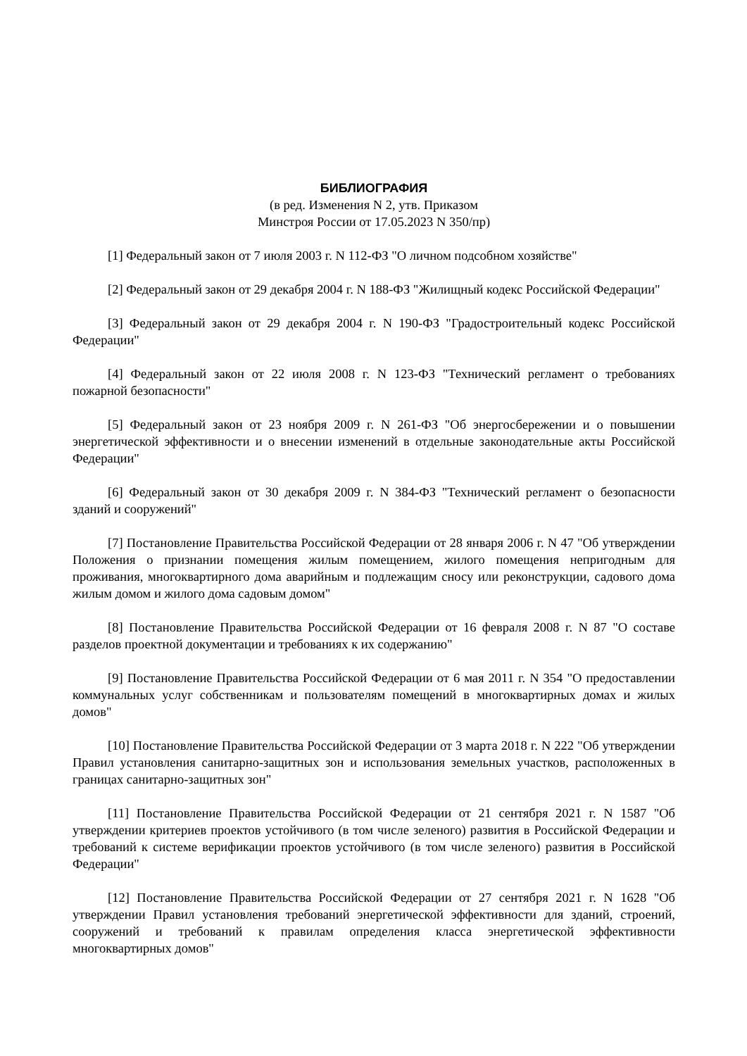БИБЛИОГРАФИЯ
(в ред. Изменения N 2, утв. Приказом
Минстроя России от 17.05.2023 N 350/пр)
[1] Федеральный закон от 7 июля 2003 г. N 112-ФЗ "О личном подсобном хозяйстве"
[2] Федеральный закон от 29 декабря 2004 г. N 188-ФЗ "Жилищный кодекс Российской Федерации"
[3] Федеральный закон от 29 декабря 2004 г. N 190-ФЗ "Градостроительный кодекс Российской Федерации"
[4] Федеральный закон от 22 июля 2008 г. N 123-ФЗ "Технический регламент о требованиях пожарной безопасности"
[5] Федеральный закон от 23 ноября 2009 г. N 261-ФЗ "Об энергосбережении и о повышении энергетической эффективности и о внесении изменений в отдельные законодательные акты Российской Федерации"
[6] Федеральный закон от 30 декабря 2009 г. N 384-ФЗ "Технический регламент о безопасности зданий и сооружений"
[7] Постановление Правительства Российской Федерации от 28 января 2006 г. N 47 "Об утверждении Положения о признании помещения жилым помещением, жилого помещения непригодным для проживания, многоквартирного дома аварийным и подлежащим сносу или реконструкции, садового дома жилым домом и жилого дома садовым домом"
[8] Постановление Правительства Российской Федерации от 16 февраля 2008 г. N 87 "О составе разделов проектной документации и требованиях к их содержанию"
[9] Постановление Правительства Российской Федерации от 6 мая 2011 г. N 354 "О предоставлении коммунальных услуг собственникам и пользователям помещений в многоквартирных домах и жилых домов"
[10] Постановление Правительства Российской Федерации от 3 марта 2018 г. N 222 "Об утверждении Правил установления санитарно-защитных зон и использования земельных участков, расположенных в границах санитарно-защитных зон"
[11] Постановление Правительства Российской Федерации от 21 сентября 2021 г. N 1587 "Об утверждении критериев проектов устойчивого (в том числе зеленого) развития в Российской Федерации и требований к системе верификации проектов устойчивого (в том числе зеленого) развития в Российской Федерации"
[12] Постановление Правительства Российской Федерации от 27 сентября 2021 г. N 1628 "Об утверждении Правил установления требований энергетической эффективности для зданий, строений, сооружений и требований к правилам определения класса энергетической эффективности многоквартирных домов"